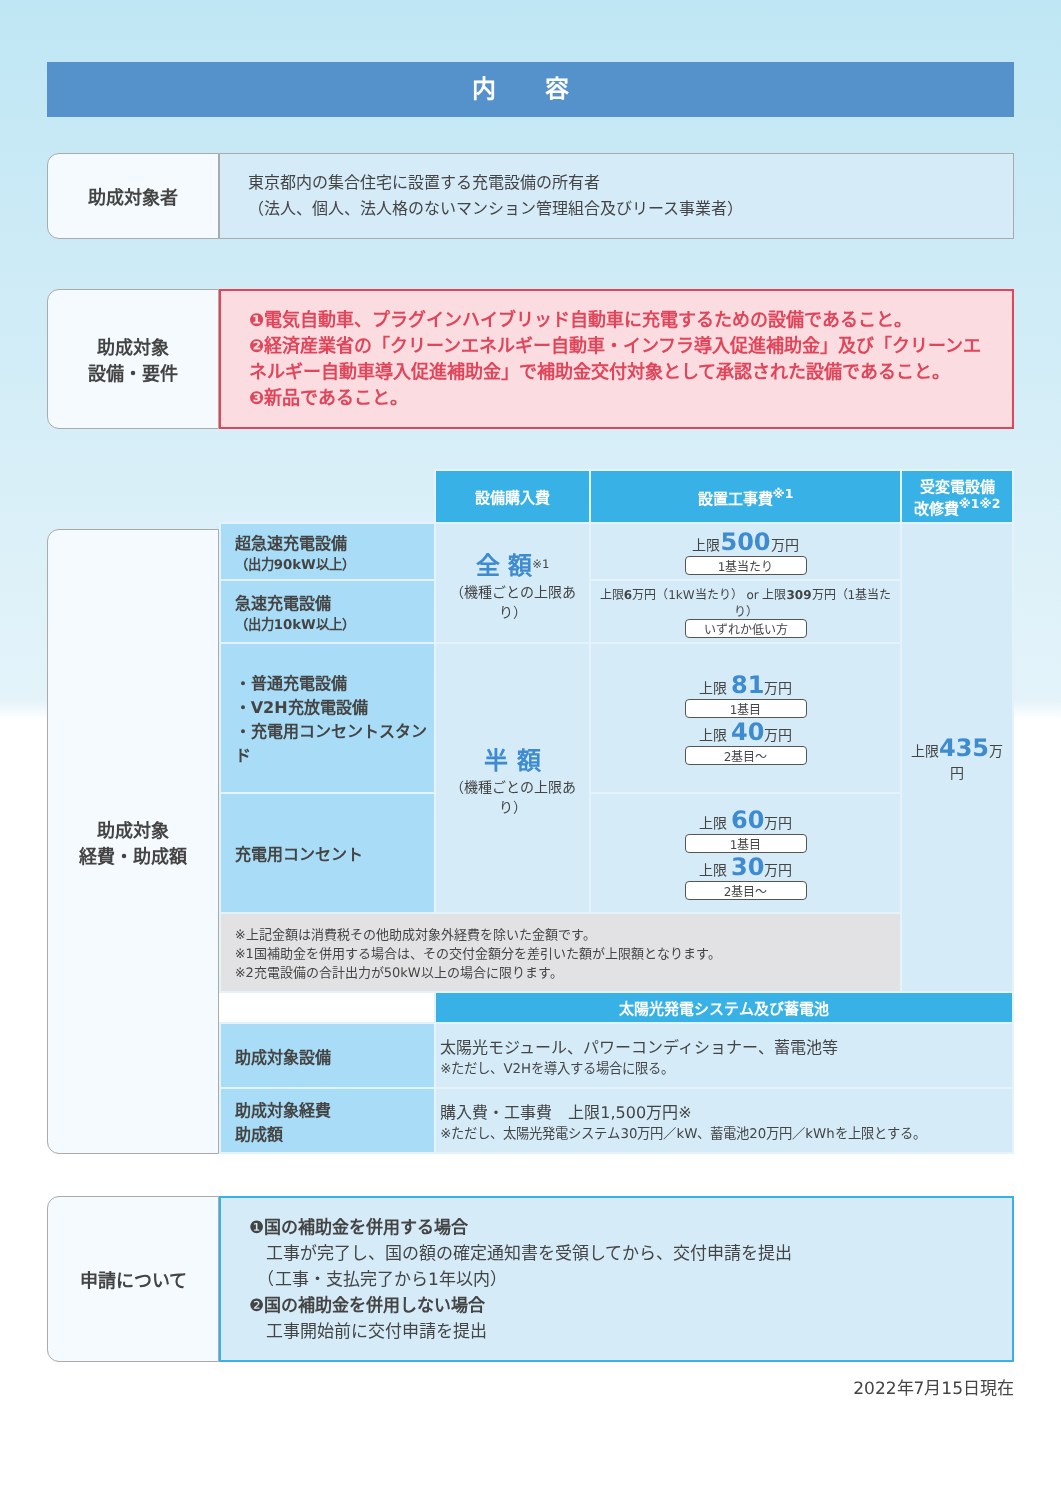内 容
助成対象者
東京都内の集合住宅に設置する充電設備の所有者
（法人、個人、法人格のないマンション管理組合及びリース事業者）
助成対象
設備・要件
❶電気自動車、プラグインハイブリッド自動車に充電するための設備であること。
❷経済産業省の「クリーンエネルギー自動車・インフラ導入促進補助金」及び「クリーンエネルギー自動車導入促進補助金」で補助金交付対象として承認された設備であること。
❸新品であること。
助成対象
経費・助成額
| | 設備購入費 | 設置工事費<sup>※1</sup> | 受変電設備 改修費<sup>※1※2</sup> |
| --- | --- | --- | --- |
| 超急速充電設備 （出力90kW以上） | 全 額<sup>※1</sup> （機種ごとの上限あり） | 上限 500 万円 1基当たり | 上限 435 万円 |
| 急速充電設備 （出力10kW以上） | | 上限 6 万円（1kW当たり） or 上限 309 万円（1基当たり） いずれか低い方 | |
| ・普通充電設備 ・V2H充放電設備 ・充電用コンセントスタンド | 半 額 （機種ごとの上限あり） | 上限 81 万円 1基目 上限 40 万円 2基目～ | |
| 充電用コンセント | | 上限 60 万円 1基目 上限 30 万円 2基目～ | |
| ※上記金額は消費税その他助成対象外経費を除いた金額です。 ※1国補助金を併用する場合は、その交付金額分を差引いた額が上限額となります。 ※2充電設備の合計出力が50kW以上の場合に限ります。 | | | |
| | 太陽光発電システム及び蓄電池 | | |
| 助成対象設備 | 太陽光モジュール、パワーコンディショナー、蓄電池等 ※ただし、V2Hを導入する場合に限る。 | | |
| 助成対象経費 助成額 | 購入費・工事費 上限1,500万円※ ※ただし、太陽光発電システム30万円／kW、蓄電池20万円／kWhを上限とする。 | | |
申請について
❶国の補助金を併用する場合
　工事が完了し、国の額の確定通知書を受領してから、交付申請を提出
　（工事・支払完了から1年以内）
❷国の補助金を併用しない場合
　工事開始前に交付申請を提出
2022年7月15日現在